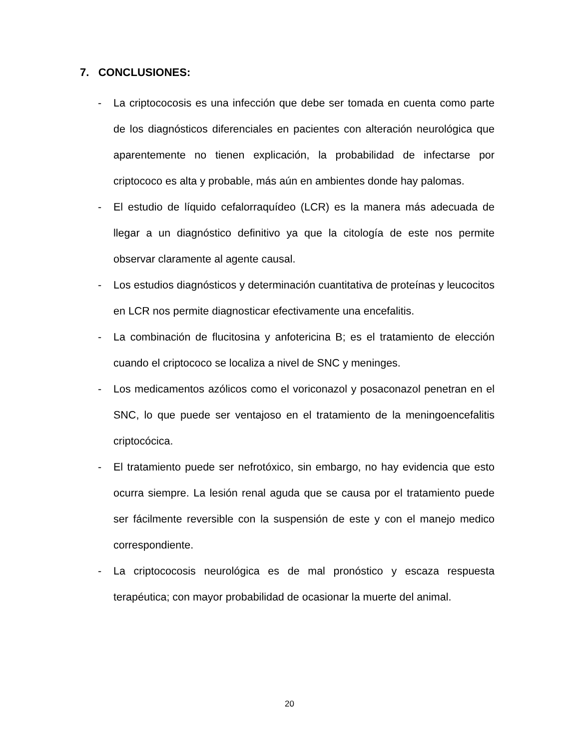7. CONCLUSIONES:
- La criptococosis es una infección que debe ser tomada en cuenta como parte de los diagnósticos diferenciales en pacientes con alteración neurológica que aparentemente no tienen explicación, la probabilidad de infectarse por criptococo es alta y probable, más aún en ambientes donde hay palomas.
- El estudio de líquido cefalorraquídeo (LCR) es la manera más adecuada de llegar a un diagnóstico definitivo ya que la citología de este nos permite observar claramente al agente causal.
- Los estudios diagnósticos y determinación cuantitativa de proteínas y leucocitos en LCR nos permite diagnosticar efectivamente una encefalitis.
- La combinación de flucitosina y anfotericina B; es el tratamiento de elección cuando el criptococo se localiza a nivel de SNC y meninges.
- Los medicamentos azólicos como el voriconazol y posaconazol penetran en el SNC, lo que puede ser ventajoso en el tratamiento de la meningoencefalitis criptocócica.
- El tratamiento puede ser nefrotóxico, sin embargo, no hay evidencia que esto ocurra siempre. La lesión renal aguda que se causa por el tratamiento puede ser fácilmente reversible con la suspensión de este y con el manejo medico correspondiente.
- La criptococosis neurológica es de mal pronóstico y escaza respuesta terapéutica; con mayor probabilidad de ocasionar la muerte del animal.
20